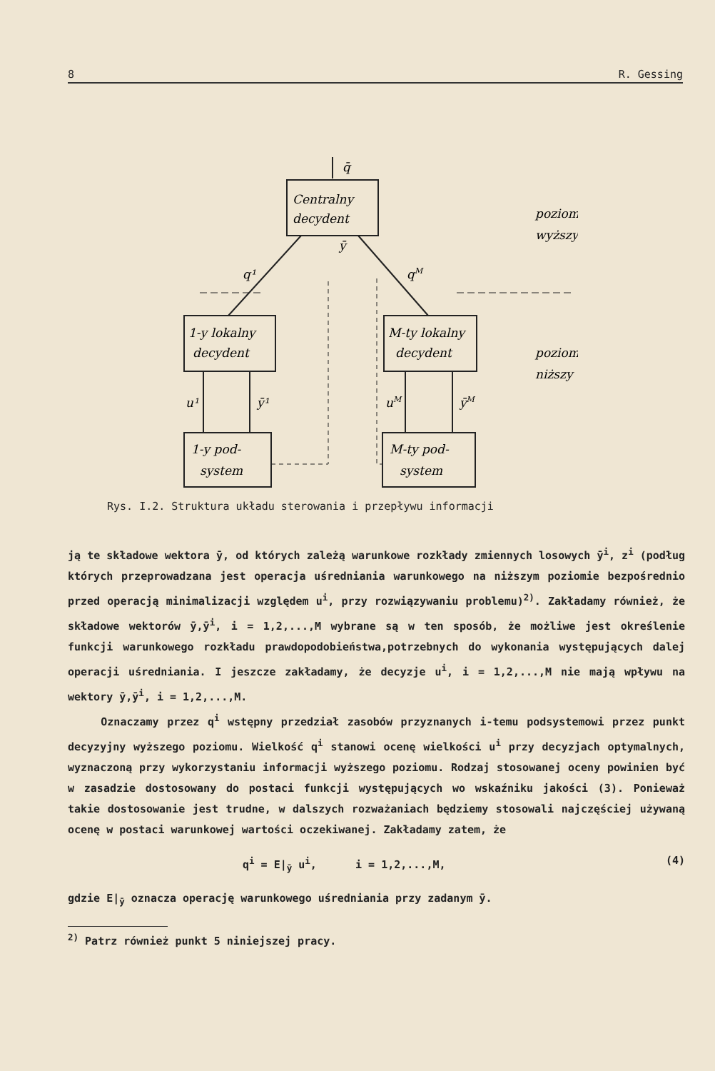8 R. Gessing
Centralny
decydent
q̄
ȳ
1-y lokalny
decydent
M-ty lokalny
decydent
1-y pod-
system
M-ty pod-
system
q¹
qM
u¹
ȳ¹
uM
ȳM
poziom
wyższy
poziom
niższy
Rys. I.2. Struktura układu sterowania i przepływu informacji
ją te składowe wektora ȳ, od których zależą warunkowe rozkłady zmiennych losowych ȳ<sup>i</sup>, z<sup>i</sup> (podług których przeprowadzana jest operacja uśrednia­nia warunkowego na niższym poziomie bezpośrednio przed operacją minimali­zacji względem u<sup>i</sup>, przy rozwiązywaniu problemu)<sup>2)</sup>. Zakładamy również, że składowe wektorów ȳ,ȳ<sup>i</sup>, i = 1,2,...,M wybrane są w ten sposób, że możli­we jest określenie funkcji warunkowego rozkładu prawdopodobieństwa,potrze­bnych do wykonania występujących dalej operacji uśredniania. I jeszcze za­kładamy, że decyzje u<sup>i</sup>, i = 1,2,...,M nie mają wpływu na wektory ȳ,ȳ<sup>i</sup>, i = 1,2,...,M.
Oznaczamy przez q<sup>i</sup> wstępny przedział zasobów przyznanych i-temu pod­systemowi przez punkt decyzyjny wyższego poziomu. Wielkość q<sup>i</sup> stanowi ocenę wielkości u<sup>i</sup> przy decyzjach optymalnych, wyznaczoną przy wykorzy­staniu informacji wyższego poziomu. Rodzaj stosowanej oceny powinien być w zasadzie dostosowany do postaci funkcji występujących wo wskaźniku jako­ści (3). Ponieważ takie dostosowanie jest trudne, w dalszych rozważaniach będziemy stosowali najczęściej używaną ocenę w postaci warunkowej warto­ści oczekiwanej. Zakładamy zatem, że
q<sup>i</sup> = E|<sub>ȳ</sub> u<sup>i</sup>, i = 1,2,...,M, (4)
gdzie E|<sub>ȳ</sub> oznacza operację warunkowego uśredniania przy zadanym ȳ.
<sup>2)</sup> Patrz również punkt 5 niniejszej pracy.